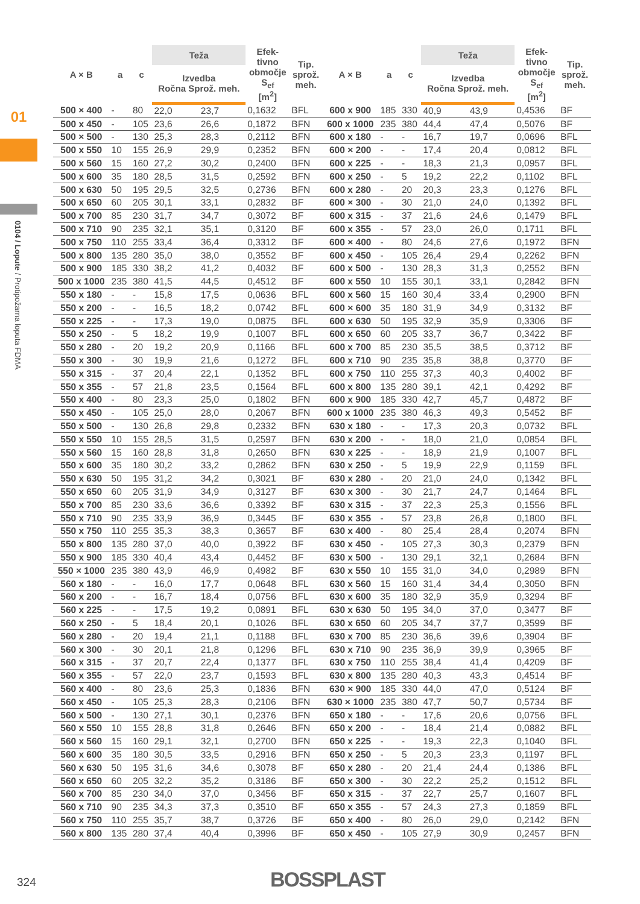01
0104 / Lopute / Protipožarna loputa FDMA
| A × B | a | c | Teža | | Efek- tivno območje S<sub>ef</sub> [m<sup>2</sup>] | Tip. sprož. meh. | A × B | a | c | Teža | | Efek- tivno območje S<sub>ef</sub> [m<sup>2</sup>] | Tip. sprož. meh. |
| --- | --- | --- | --- | --- | --- | --- | --- | --- | --- | --- | --- | --- | --- |
| | | | Izvedba Ročna Sprož. meh. | | | | | | | Izvedba Ročna Sprož. meh. | | | |
| 500 × 400 | - | 80 | 22,0 | 23,7 | 0,1632 | BFL | 600 x 900 | 185 | 330 | 40,9 | 43,9 | 0,4536 | BF |
| 500 x 450 | - | 105 | 23,6 | 26,6 | 0,1872 | BFN | 600 x 1000 | 235 | 380 | 44,4 | 47,4 | 0,5076 | BF |
| 500 × 500 | - | 130 | 25,3 | 28,3 | 0,2112 | BFN | 600 x 180 | - | - | 16,7 | 19,7 | 0,0696 | BFL |
| 500 x 550 | 10 | 155 | 26,9 | 29,9 | 0,2352 | BFN | 600 × 200 | - | - | 17,4 | 20,4 | 0,0812 | BFL |
| 500 x 560 | 15 | 160 | 27,2 | 30,2 | 0,2400 | BFN | 600 x 225 | - | - | 18,3 | 21,3 | 0,0957 | BFL |
| 500 x 600 | 35 | 180 | 28,5 | 31,5 | 0,2592 | BFN | 600 x 250 | - | 5 | 19,2 | 22,2 | 0,1102 | BFL |
| 500 x 630 | 50 | 195 | 29,5 | 32,5 | 0,2736 | BFN | 600 x 280 | - | 20 | 20,3 | 23,3 | 0,1276 | BFL |
| 500 x 650 | 60 | 205 | 30,1 | 33,1 | 0,2832 | BF | 600 × 300 | - | 30 | 21,0 | 24,0 | 0,1392 | BFL |
| 500 x 700 | 85 | 230 | 31,7 | 34,7 | 0,3072 | BF | 600 x 315 | - | 37 | 21,6 | 24,6 | 0,1479 | BFL |
| 500 x 710 | 90 | 235 | 32,1 | 35,1 | 0,3120 | BF | 600 x 355 | - | 57 | 23,0 | 26,0 | 0,1711 | BFL |
| 500 x 750 | 110 | 255 | 33,4 | 36,4 | 0,3312 | BF | 600 × 400 | - | 80 | 24,6 | 27,6 | 0,1972 | BFN |
| 500 x 800 | 135 | 280 | 35,0 | 38,0 | 0,3552 | BF | 600 x 450 | - | 105 | 26,4 | 29,4 | 0,2262 | BFN |
| 500 x 900 | 185 | 330 | 38,2 | 41,2 | 0,4032 | BF | 600 x 500 | - | 130 | 28,3 | 31,3 | 0,2552 | BFN |
| 500 x 1000 | 235 | 380 | 41,5 | 44,5 | 0,4512 | BF | 600 x 550 | 10 | 155 | 30,1 | 33,1 | 0,2842 | BFN |
| 550 x 180 | - | - | 15,8 | 17,5 | 0,0636 | BFL | 600 x 560 | 15 | 160 | 30,4 | 33,4 | 0,2900 | BFN |
| 550 x 200 | - | - | 16,5 | 18,2 | 0,0742 | BFL | 600 × 600 | 35 | 180 | 31,9 | 34,9 | 0,3132 | BF |
| 550 x 225 | - | - | 17,3 | 19,0 | 0,0875 | BFL | 600 x 630 | 50 | 195 | 32,9 | 35,9 | 0,3306 | BF |
| 550 x 250 | - | 5 | 18,2 | 19,9 | 0,1007 | BFL | 600 x 650 | 60 | 205 | 33,7 | 36,7 | 0,3422 | BF |
| 550 x 280 | - | 20 | 19,2 | 20,9 | 0,1166 | BFL | 600 x 700 | 85 | 230 | 35,5 | 38,5 | 0,3712 | BF |
| 550 x 300 | - | 30 | 19,9 | 21,6 | 0,1272 | BFL | 600 x 710 | 90 | 235 | 35,8 | 38,8 | 0,3770 | BF |
| 550 x 315 | - | 37 | 20,4 | 22,1 | 0,1352 | BFL | 600 x 750 | 110 | 255 | 37,3 | 40,3 | 0,4002 | BF |
| 550 x 355 | - | 57 | 21,8 | 23,5 | 0,1564 | BFL | 600 x 800 | 135 | 280 | 39,1 | 42,1 | 0,4292 | BF |
| 550 x 400 | - | 80 | 23,3 | 25,0 | 0,1802 | BFN | 600 x 900 | 185 | 330 | 42,7 | 45,7 | 0,4872 | BF |
| 550 x 450 | - | 105 | 25,0 | 28,0 | 0,2067 | BFN | 600 x 1000 | 235 | 380 | 46,3 | 49,3 | 0,5452 | BF |
| 550 x 500 | - | 130 | 26,8 | 29,8 | 0,2332 | BFN | 630 x 180 | - | - | 17,3 | 20,3 | 0,0732 | BFL |
| 550 x 550 | 10 | 155 | 28,5 | 31,5 | 0,2597 | BFN | 630 x 200 | - | - | 18,0 | 21,0 | 0,0854 | BFL |
| 550 x 560 | 15 | 160 | 28,8 | 31,8 | 0,2650 | BFN | 630 x 225 | - | - | 18,9 | 21,9 | 0,1007 | BFL |
| 550 x 600 | 35 | 180 | 30,2 | 33,2 | 0,2862 | BFN | 630 x 250 | - | 5 | 19,9 | 22,9 | 0,1159 | BFL |
| 550 x 630 | 50 | 195 | 31,2 | 34,2 | 0,3021 | BF | 630 x 280 | - | 20 | 21,0 | 24,0 | 0,1342 | BFL |
| 550 x 650 | 60 | 205 | 31,9 | 34,9 | 0,3127 | BF | 630 x 300 | - | 30 | 21,7 | 24,7 | 0,1464 | BFL |
| 550 x 700 | 85 | 230 | 33,6 | 36,6 | 0,3392 | BF | 630 x 315 | - | 37 | 22,3 | 25,3 | 0,1556 | BFL |
| 550 x 710 | 90 | 235 | 33,9 | 36,9 | 0,3445 | BF | 630 x 355 | - | 57 | 23,8 | 26,8 | 0,1800 | BFL |
| 550 x 750 | 110 | 255 | 35,3 | 38,3 | 0,3657 | BF | 630 x 400 | - | 80 | 25,4 | 28,4 | 0,2074 | BFN |
| 550 x 800 | 135 | 280 | 37,0 | 40,0 | 0,3922 | BF | 630 x 450 | - | 105 | 27,3 | 30,3 | 0,2379 | BFN |
| 550 x 900 | 185 | 330 | 40,4 | 43,4 | 0,4452 | BF | 630 x 500 | - | 130 | 29,1 | 32,1 | 0,2684 | BFN |
| 550 × 1000 | 235 | 380 | 43,9 | 46,9 | 0,4982 | BF | 630 x 550 | 10 | 155 | 31,0 | 34,0 | 0,2989 | BFN |
| 560 x 180 | - | - | 16,0 | 17,7 | 0,0648 | BFL | 630 x 560 | 15 | 160 | 31,4 | 34,4 | 0,3050 | BFN |
| 560 x 200 | - | - | 16,7 | 18,4 | 0,0756 | BFL | 630 x 600 | 35 | 180 | 32,9 | 35,9 | 0,3294 | BF |
| 560 x 225 | - | - | 17,5 | 19,2 | 0,0891 | BFL | 630 x 630 | 50 | 195 | 34,0 | 37,0 | 0,3477 | BF |
| 560 x 250 | - | 5 | 18,4 | 20,1 | 0,1026 | BFL | 630 x 650 | 60 | 205 | 34,7 | 37,7 | 0,3599 | BF |
| 560 x 280 | - | 20 | 19,4 | 21,1 | 0,1188 | BFL | 630 x 700 | 85 | 230 | 36,6 | 39,6 | 0,3904 | BF |
| 560 x 300 | - | 30 | 20,1 | 21,8 | 0,1296 | BFL | 630 x 710 | 90 | 235 | 36,9 | 39,9 | 0,3965 | BF |
| 560 x 315 | - | 37 | 20,7 | 22,4 | 0,1377 | BFL | 630 x 750 | 110 | 255 | 38,4 | 41,4 | 0,4209 | BF |
| 560 x 355 | - | 57 | 22,0 | 23,7 | 0,1593 | BFL | 630 x 800 | 135 | 280 | 40,3 | 43,3 | 0,4514 | BF |
| 560 x 400 | - | 80 | 23,6 | 25,3 | 0,1836 | BFN | 630 × 900 | 185 | 330 | 44,0 | 47,0 | 0,5124 | BF |
| 560 x 450 | - | 105 | 25,3 | 28,3 | 0,2106 | BFN | 630 × 1000 | 235 | 380 | 47,7 | 50,7 | 0,5734 | BF |
| 560 x 500 | - | 130 | 27,1 | 30,1 | 0,2376 | BFN | 650 x 180 | - | - | 17,6 | 20,6 | 0,0756 | BFL |
| 560 x 550 | 10 | 155 | 28,8 | 31,8 | 0,2646 | BFN | 650 x 200 | - | - | 18,4 | 21,4 | 0,0882 | BFL |
| 560 x 560 | 15 | 160 | 29,1 | 32,1 | 0,2700 | BFN | 650 x 225 | - | - | 19,3 | 22,3 | 0,1040 | BFL |
| 560 x 600 | 35 | 180 | 30,5 | 33,5 | 0,2916 | BFN | 650 x 250 | - | 5 | 20,3 | 23,3 | 0,1197 | BFL |
| 560 x 630 | 50 | 195 | 31,6 | 34,6 | 0,3078 | BF | 650 x 280 | - | 20 | 21,4 | 24,4 | 0,1386 | BFL |
| 560 x 650 | 60 | 205 | 32,2 | 35,2 | 0,3186 | BF | 650 x 300 | - | 30 | 22,2 | 25,2 | 0,1512 | BFL |
| 560 x 700 | 85 | 230 | 34,0 | 37,0 | 0,3456 | BF | 650 x 315 | - | 37 | 22,7 | 25,7 | 0,1607 | BFL |
| 560 x 710 | 90 | 235 | 34,3 | 37,3 | 0,3510 | BF | 650 x 355 | - | 57 | 24,3 | 27,3 | 0,1859 | BFL |
| 560 x 750 | 110 | 255 | 35,7 | 38,7 | 0,3726 | BF | 650 x 400 | - | 80 | 26,0 | 29,0 | 0,2142 | BFN |
| 560 x 800 | 135 | 280 | 37,4 | 40,4 | 0,3996 | BF | 650 x 450 | - | 105 | 27,9 | 30,9 | 0,2457 | BFN |
324 BOSSPLAST